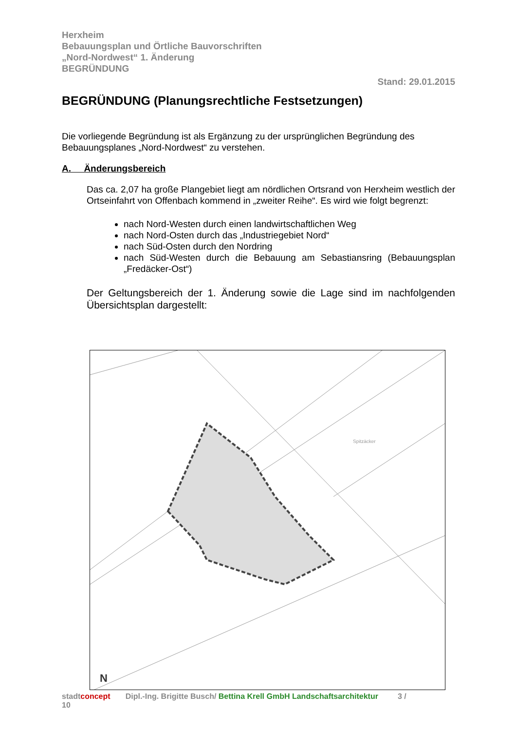Herxheim
Bebauungsplan und Örtliche Bauvorschriften
„Nord-Nordwest“ 1. Änderung
BEGRÜNDUNG
Stand: 29.01.2015
BEGRÜNDUNG (Planungsrechtliche Festsetzungen)
Die vorliegende Begründung ist als Ergänzung zu der ursprünglichen Begründung des Bebauungsplanes „Nord-Nordwest“ zu verstehen.
A. Änderungsbereich
Das ca. 2,07 ha große Plangebiet liegt am nördlichen Ortsrand von Herxheim westlich der Ortseinfahrt von Offenbach kommend in „zweiter Reihe“. Es wird wie folgt begrenzt:
nach Nord-Westen durch einen landwirtschaftlichen Weg
nach Nord-Osten durch das „Industriegebiet Nord“
nach Süd-Osten durch den Nordring
nach Süd-Westen durch die Bebauung am Sebastiansring (Bebauungsplan „Fredäcker-Ost“)
Der Geltungsbereich der 1. Änderung sowie die Lage sind im nachfolgenden Übersichtsplan dargestellt:
Spitzäcker
N
stadtconcept Dipl.-Ing. Brigitte Busch/ Bettina Krell GmbH Landschaftsarchitektur 3 /
10